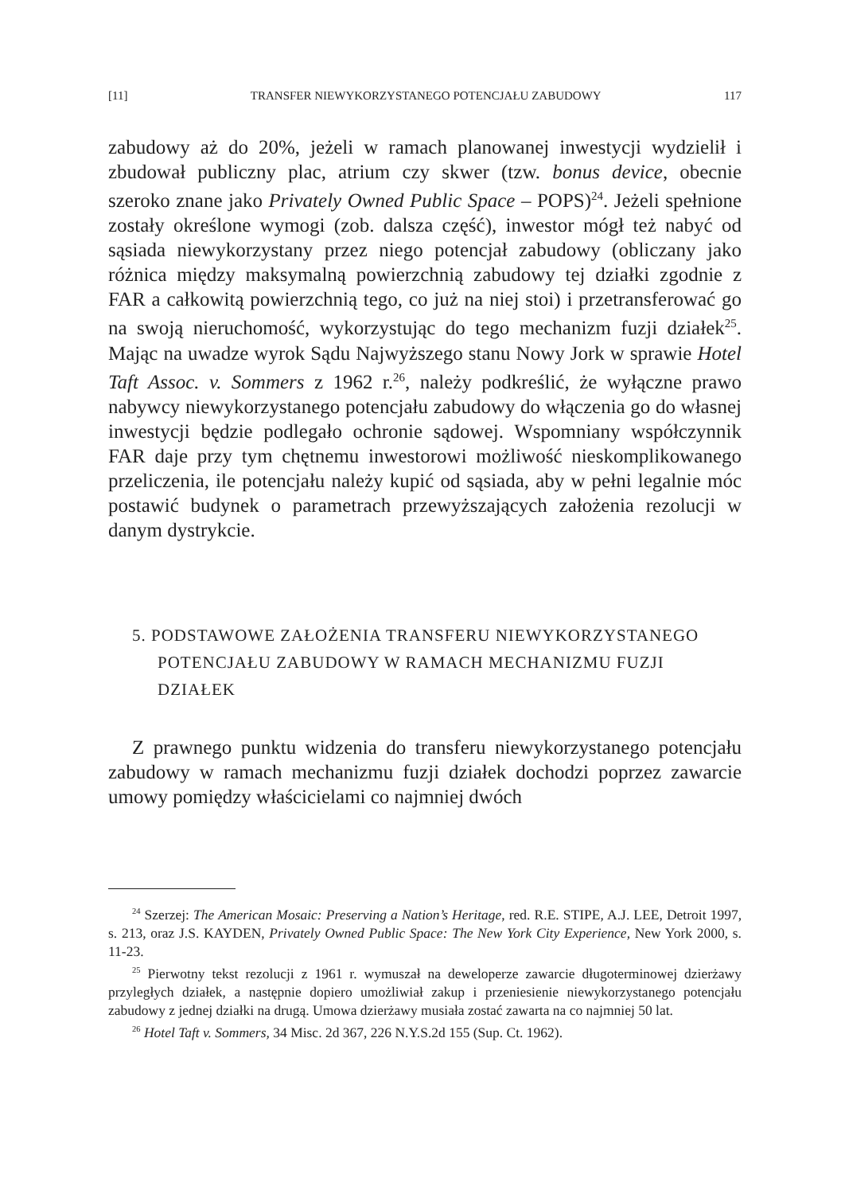[11] TRANSFER NIEWYKORZYSTANEGO POTENCJAŁU ZABUDOWY 117
zabudowy aż do 20%, jeżeli w ramach planowanej inwestycji wydzielił i zbudował publiczny plac, atrium czy skwer (tzw. bonus device, obecnie szeroko znane jako Privately Owned Public Space – POPS)<sup>24</sup>. Jeżeli spełnione zostały określone wymogi (zob. dalsza część), inwestor mógł też nabyć od sąsiada niewykorzystany przez niego potencjał zabudowy (obliczany jako różnica między maksymalną powierzchnią zabudowy tej działki zgodnie z FAR a całkowitą powierzchnią tego, co już na niej stoi) i przetransferować go na swoją nieruchomość, wykorzystując do tego mechanizm fuzji działek<sup>25</sup>. Mając na uwadze wyrok Sądu Najwyższego stanu Nowy Jork w sprawie Hotel Taft Assoc. v. Sommers z 1962 r.<sup>26</sup>, należy podkreślić, że wyłączne prawo nabywcy niewykorzystanego potencjału zabudowy do włączenia go do własnej inwestycji będzie podlegało ochronie sądowej. Wspomniany współczynnik FAR daje przy tym chętnemu inwestorowi możliwość nieskomplikowanego przeliczenia, ile potencjału należy kupić od sąsiada, aby w pełni legalnie móc postawić budynek o parametrach przewyższających założenia rezolucji w danym dystrykcie.
5. PODSTAWOWE ZAŁOŻENIA TRANSFERU NIEWYKORZYSTANEGO POTENCJAŁU ZABUDOWY W RAMACH MECHANIZMU FUZJI DZIAŁEK
Z prawnego punktu widzenia do transferu niewykorzystanego potencjału zabudowy w ramach mechanizmu fuzji działek dochodzi poprzez zawarcie umowy pomiędzy właścicielami co najmniej dwóch
<sup>24</sup> Szerzej: The American Mosaic: Preserving a Nation’s Heritage, red. R.E. STIPE, A.J. LEE, Detroit 1997, s. 213, oraz J.S. KAYDEN, Privately Owned Public Space: The New York City Experience, New York 2000, s. 11-23.
<sup>25</sup> Pierwotny tekst rezolucji z 1961 r. wymuszał na deweloperze zawarcie długoterminowej dzierżawy przyległych działek, a następnie dopiero umożliwiał zakup i przeniesienie niewykorzystanego potencjału zabudowy z jednej działki na drugą. Umowa dzierżawy musiała zostać zawarta na co najmniej 50 lat.
<sup>26</sup> Hotel Taft v. Sommers, 34 Misc. 2d 367, 226 N.Y.S.2d 155 (Sup. Ct. 1962).